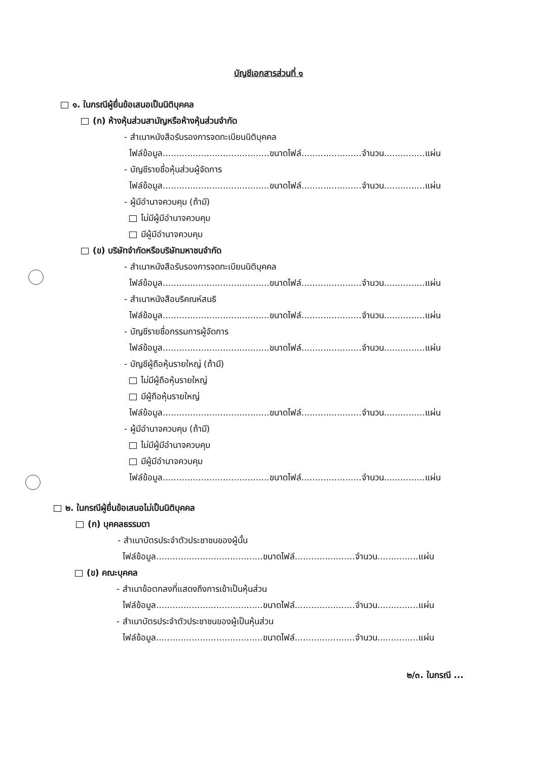บัญชีเอกสารส่วนที่ ๑
๑. ในกรณีผู้ยื่นข้อเสนอเป็นนิติบุคคล
(ก) ห้างหุ้นส่วนสามัญหรือห้างหุ้นส่วนจำกัด
- สำเนาหนังสือรับรองการจดทะเบียนนิติบุคคล
ไฟล์ข้อมูล.......................................ขนาดไฟล์......................จำนวน...............แผ่น
- บัญชีรายชื่อหุ้นส่วนผู้จัดการ
ไฟล์ข้อมูล.......................................ขนาดไฟล์......................จำนวน...............แผ่น
- ผู้มีอำนาจควบคุม (ถ้ามี)
ไม่มีผู้มีอำนาจควบคุม
มีผู้มีอำนาจควบคุม
(ข) บริษัทจำกัดหรือบริษัทมหาชนจำกัด
- สำเนาหนังสือรับรองการจดทะเบียนนิติบุคคล
ไฟล์ข้อมูล.......................................ขนาดไฟล์......................จำนวน...............แผ่น
- สำเนาหนังสือบริคณห์สนธิ
ไฟล์ข้อมูล.......................................ขนาดไฟล์......................จำนวน...............แผ่น
- บัญชีรายชื่อกรรมการผู้จัดการ
ไฟล์ข้อมูล.......................................ขนาดไฟล์......................จำนวน...............แผ่น
- บัญชีผู้ถือหุ้นรายใหญ่ (ถ้ามี)
ไม่มีผู้ถือหุ้นรายใหญ่
มีผู้ถือหุ้นรายใหญ่
ไฟล์ข้อมูล.......................................ขนาดไฟล์......................จำนวน...............แผ่น
- ผู้มีอำนาจควบคุม (ถ้ามี)
ไม่มีผู้มีอำนาจควบคุม
มีผู้มีอำนาจควบคุม
ไฟล์ข้อมูล.......................................ขนาดไฟล์......................จำนวน...............แผ่น
๒. ในกรณีผู้ยื่นข้อเสนอไม่เป็นนิติบุคคล
(ก) บุคคลธรรมดา
- สำเนาบัตรประจำตัวประชาชนของผู้นั้น
ไฟล์ข้อมูล.......................................ขนาดไฟล์......................จำนวน...............แผ่น
(ข) คณะบุคคล
- สำเนาข้อตกลงที่แสดงถึงการเข้าเป็นหุ้นส่วน
ไฟล์ข้อมูล.......................................ขนาดไฟล์......................จำนวน...............แผ่น
- สำเนาบัตรประจำตัวประชาชนของผู้เป็นหุ้นส่วน
ไฟล์ข้อมูล.......................................ขนาดไฟล์......................จำนวน...............แผ่น
๒/๓. ในกรณี ...